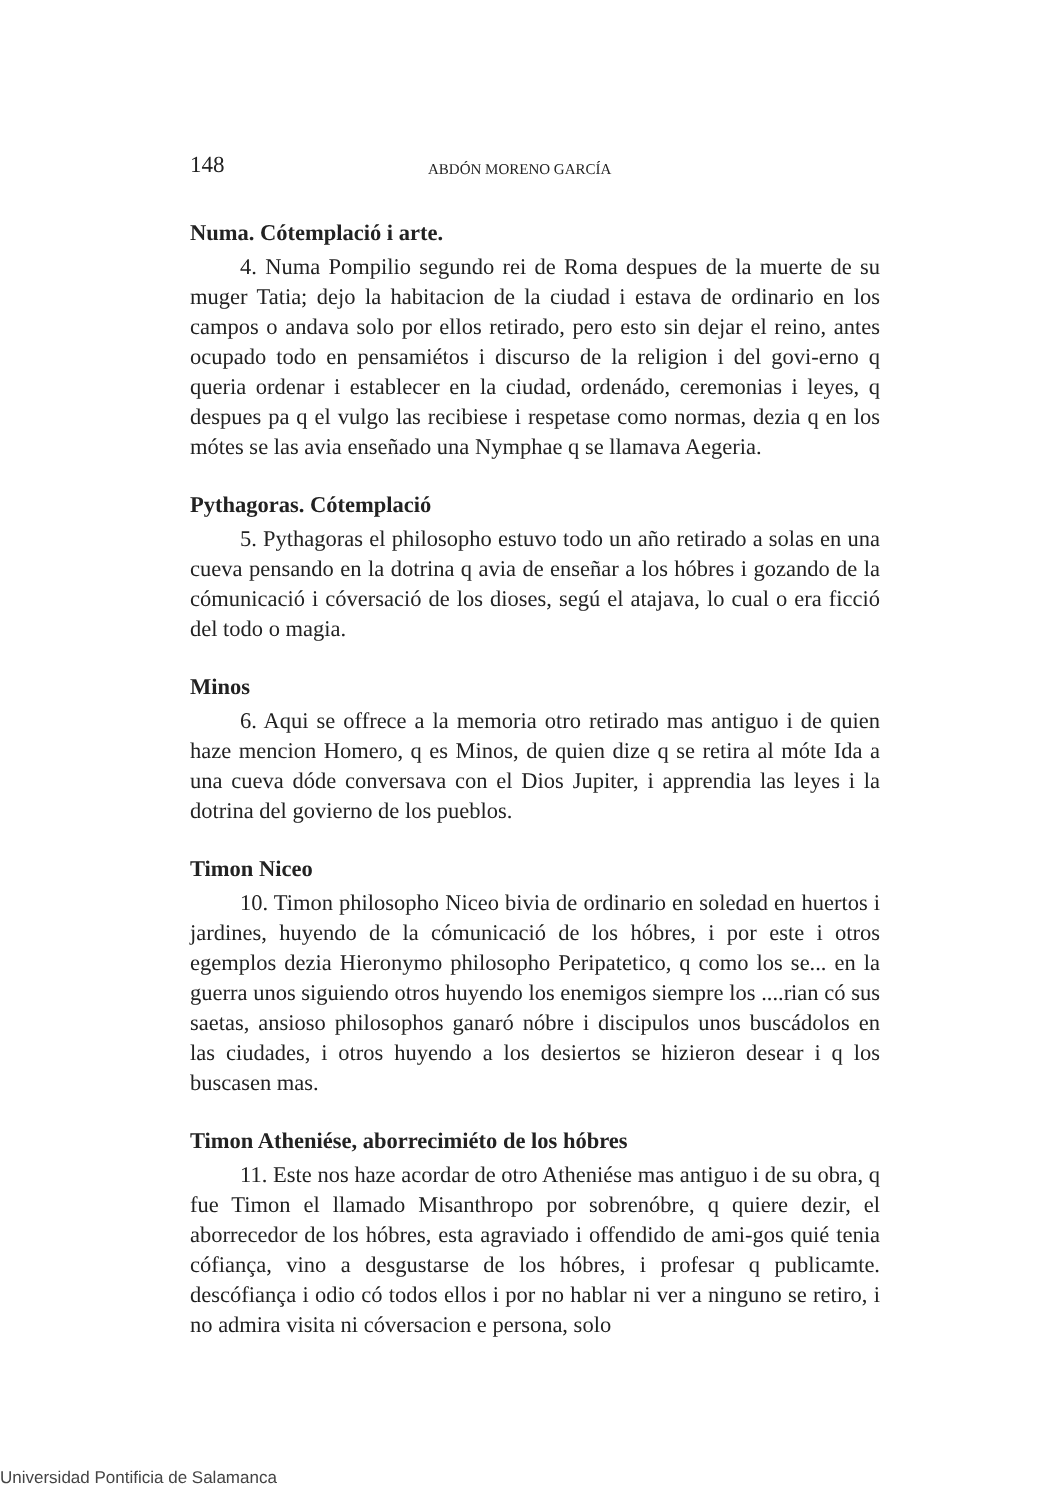148 ABDÓN MORENO GARCÍA
Numa. Cótemplació i arte.
4. Numa Pompilio segundo rei de Roma despues de la muerte de su muger Tatia; dejo la habitacion de la ciudad i estava de ordinario en los campos o andava solo por ellos retirado, pero esto sin dejar el reino, antes ocupado todo en pensamiétos i discurso de la religion i del govi-erno q queria ordenar i establecer en la ciudad, ordenádo, ceremonias i leyes, q despues pa q el vulgo las recibiese i respetase como normas, dezia q en los mótes se las avia enseñado una Nymphae q se llamava Aegeria.
Pythagoras. Cótemplació
5. Pythagoras el philosopho estuvo todo un año retirado a solas en una cueva pensando en la dotrina q avia de enseñar a los hóbres i gozando de la cómunicació i cóversació de los dioses, segú el atajava, lo cual o era ficció del todo o magia.
Minos
6. Aqui se offrece a la memoria otro retirado mas antiguo i de quien haze mencion Homero, q es Minos, de quien dize q se retira al móte Ida a una cueva dóde conversava con el Dios Jupiter, i apprendia las leyes i la dotrina del govierno de los pueblos.
Timon Niceo
10. Timon philosopho Niceo bivia de ordinario en soledad en huertos i jardines, huyendo de la cómunicació de los hóbres, i por este i otros egemplos dezia Hieronymo philosopho Peripatetico, q como los se... en la guerra unos siguiendo otros huyendo los enemigos siempre los ....rian có sus saetas, ansioso philosophos ganaró nóbre i discipulos unos buscádolos en las ciudades, i otros huyendo a los desiertos se hizieron desear i q los buscasen mas.
Timon Atheniése, aborrecimiéto de los hóbres
11. Este nos haze acordar de otro Atheniése mas antiguo i de su obra, q fue Timon el llamado Misanthropo por sobrenóbre, q quiere dezir, el aborrecedor de los hóbres, esta agraviado i offendido de ami-gos quié tenia cófiança, vino a desgustarse de los hóbres, i profesar q publicamte. descófiança i odio có todos ellos i por no hablar ni ver a ninguno se retiro, i no admira visita ni cóversacion e persona, solo
Universidad Pontificia de Salamanca